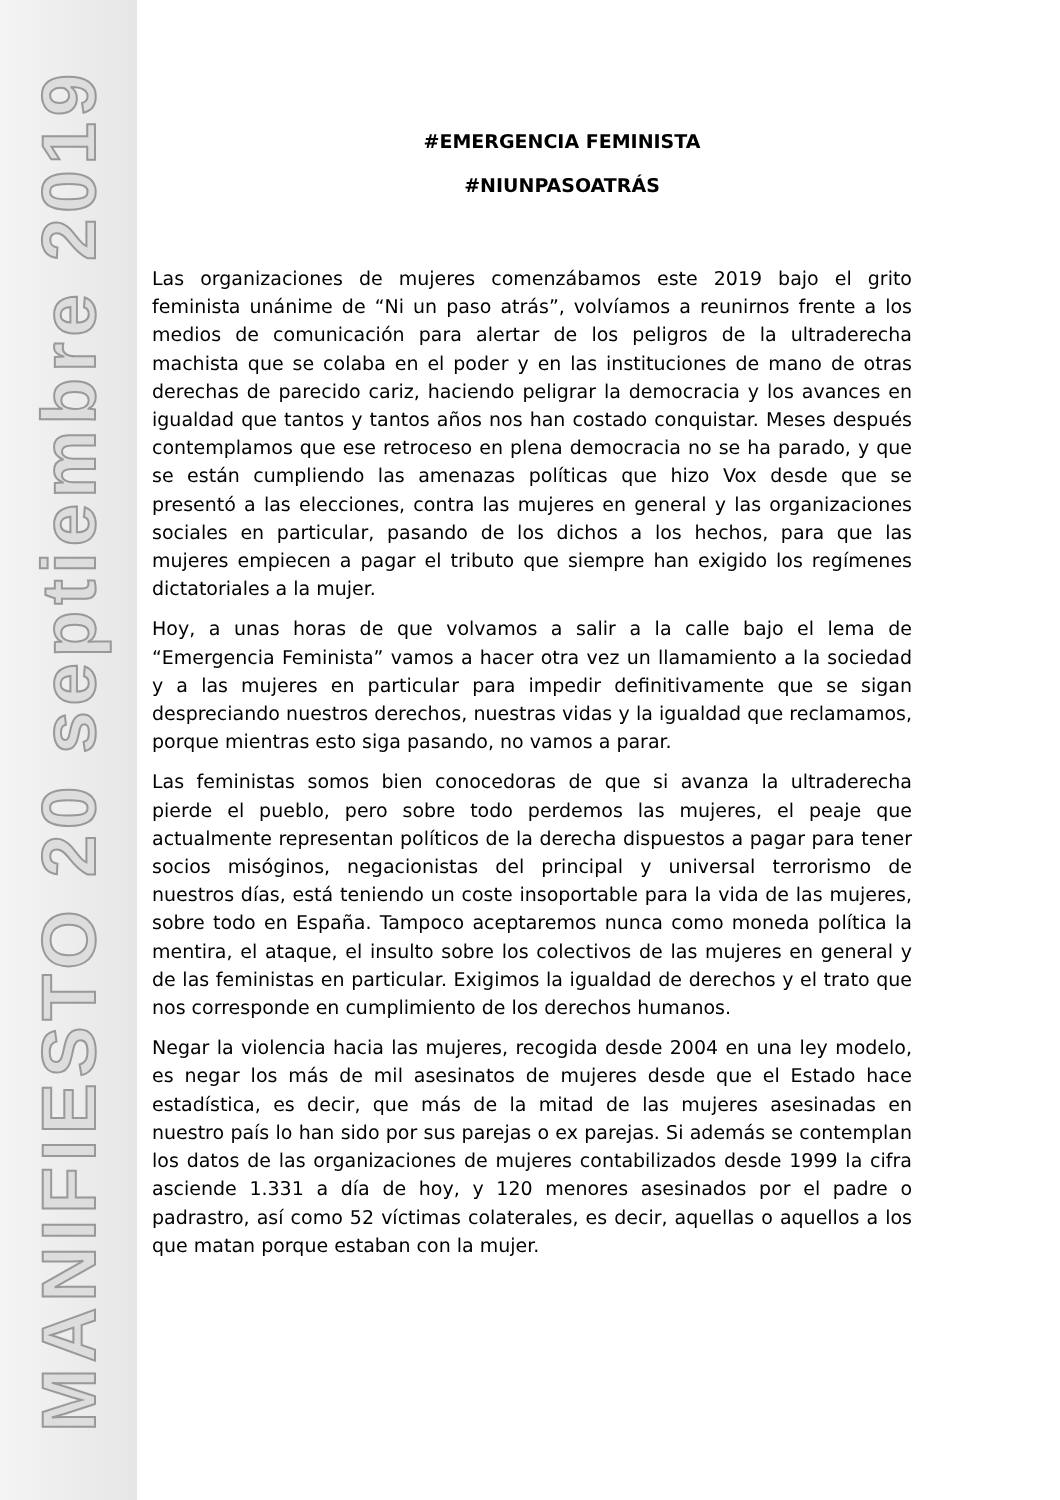MANIFIESTO 20 septiembre 2019
#EMERGENCIA FEMINISTA
#NIUNPASOATRÁS
Las organizaciones de mujeres comenzábamos este 2019 bajo el grito feminista unánime de “Ni un paso atrás”, volvíamos a reunirnos frente a los medios de comunicación para alertar de los peligros de la ultraderecha machista que se colaba en el poder y en las instituciones de mano de otras derechas de parecido cariz, haciendo peligrar la democracia y los avances en igualdad que tantos y tantos años nos han costado conquistar. Meses después contemplamos que ese retroceso en plena democracia no se ha parado, y que se están cumpliendo las amenazas políticas que hizo Vox desde que se presentó a las elecciones, contra las mujeres en general y las organizaciones sociales en particular, pasando de los dichos a los hechos, para que las mujeres empiecen a pagar el tributo que siempre han exigido los regímenes dictatoriales a la mujer.
Hoy, a unas horas de que volvamos a salir a la calle bajo el lema de “Emergencia Feminista” vamos a hacer otra vez un llamamiento a la sociedad y a las mujeres en particular para impedir definitivamente que se sigan despreciando nuestros derechos, nuestras vidas y la igualdad que reclamamos, porque mientras esto siga pasando, no vamos a parar.
Las feministas somos bien conocedoras de que si avanza la ultraderecha pierde el pueblo, pero sobre todo perdemos las mujeres, el peaje que actualmente representan políticos de la derecha dispuestos a pagar para tener socios misóginos, negacionistas del principal y universal terrorismo de nuestros días, está teniendo un coste insoportable para la vida de las mujeres, sobre todo en España. Tampoco aceptaremos nunca como moneda política la mentira, el ataque, el insulto sobre los colectivos de las mujeres en general y de las feministas en particular. Exigimos la igualdad de derechos y el trato que nos corresponde en cumplimiento de los derechos humanos.
Negar la violencia hacia las mujeres, recogida desde 2004 en una ley modelo, es negar los más de mil asesinatos de mujeres desde que el Estado hace estadística, es decir, que más de la mitad de las mujeres asesinadas en nuestro país lo han sido por sus parejas o ex parejas. Si además se contemplan los datos de las organizaciones de mujeres contabilizados desde 1999 la cifra asciende 1.331 a día de hoy, y 120 menores asesinados por el padre o padrastro, así como 52 víctimas colaterales, es decir, aquellas o aquellos a los que matan porque estaban con la mujer.